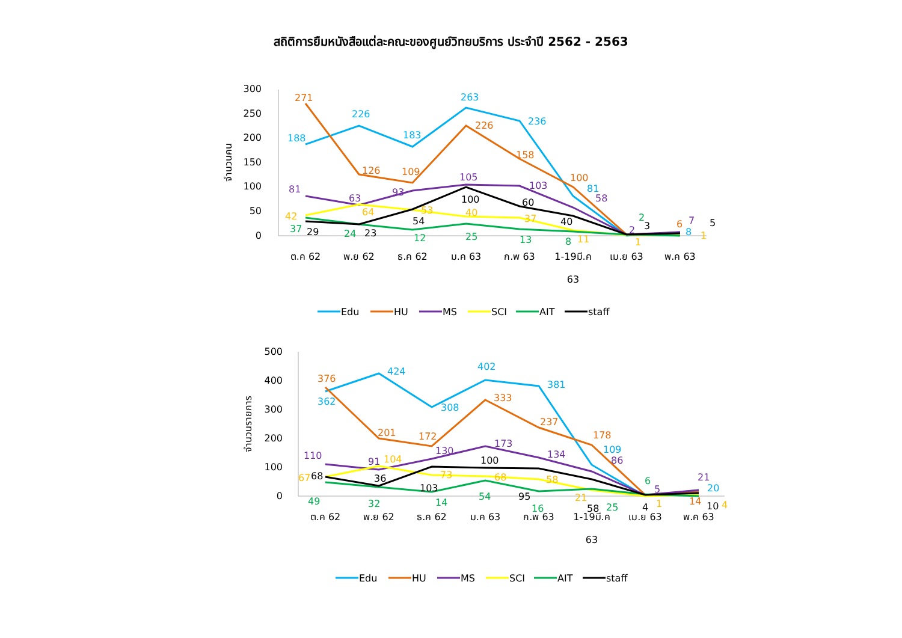สถิติการยืมหนังสือแต่ละคณะของศูนย์วิทยบริการ ประจำปี 2562 - 2563
300
250
200
150
100
50
0
จำนวนคน
ต.ค 62
พ.ย 62
ธ.ค 62
ม.ค 63
ก.พ 63
1-19มี.ค
63
เม.ย 63
พ.ค 63
188
226
183
263
236
81
8
271
126
109
226
158
100
6
81
63
93
105
103
58
2
7
42
64
53
40
37
11
1
1
37
24
12
25
13
8
2
29
23
54
100
60
40
3
5
Edu
HU
MS
SCI
AIT
staff
500
400
300
200
100
0
จำนวนรายการ
ต.ค 62
พ.ย 62
ธ.ค 62
ม.ค 63
ก.พ 63
1-19มี.ค
63
เม.ย 63
พ.ค 63
362
424
308
402
381
109
20
376
201
172
333
237
178
14
110
91
130
173
134
86
5
21
67
104
73
68
58
21
1
4
49
32
14
54
16
25
6
68
36
103
100
95
58
4
10
Edu
HU
MS
SCI
AIT
staff